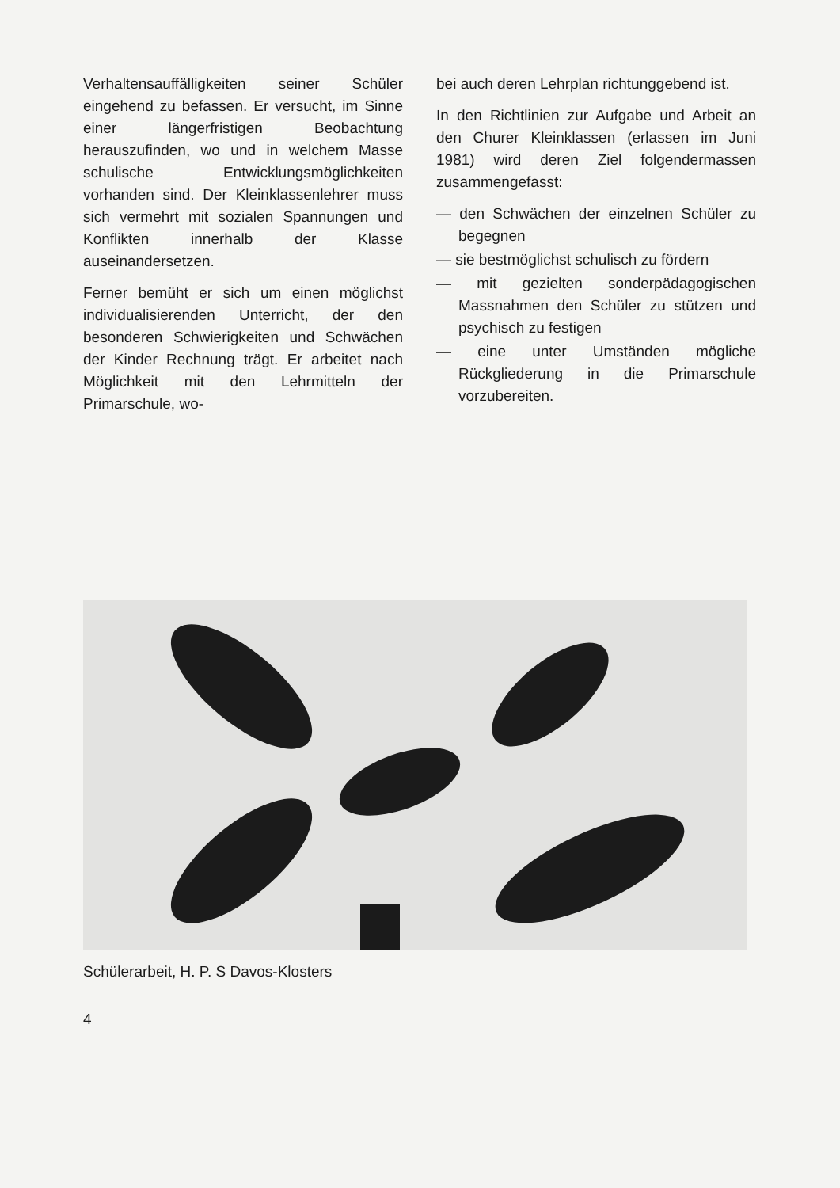Verhaltensauffälligkeiten seiner Schüler eingehend zu befassen. Er versucht, im Sinne einer längerfristigen Beobachtung herauszufinden, wo und in welchem Masse schulische Entwicklungsmöglichkeiten vorhanden sind. Der Kleinklassenlehrer muss sich vermehrt mit sozialen Spannungen und Konflikten innerhalb der Klasse auseinandersetzen.
Ferner bemüht er sich um einen möglichst individualisierenden Unterricht, der den besonderen Schwierigkeiten und Schwächen der Kinder Rechnung trägt. Er arbeitet nach Möglichkeit mit den Lehrmitteln der Primarschule, wo-
bei auch deren Lehrplan richtunggebend ist.
In den Richtlinien zur Aufgabe und Arbeit an den Churer Kleinklassen (erlassen im Juni 1981) wird deren Ziel folgendermassen zusammengefasst:
— den Schwächen der einzelnen Schüler zu begegnen
— sie bestmöglichst schulisch zu fördern
— mit gezielten sonderpädagogischen Massnahmen den Schüler zu stützen und psychisch zu festigen
— eine unter Umständen mögliche Rückgliederung in die Primarschule vorzubereiten.
Schülerarbeit, H. P. S Davos-Klosters
4